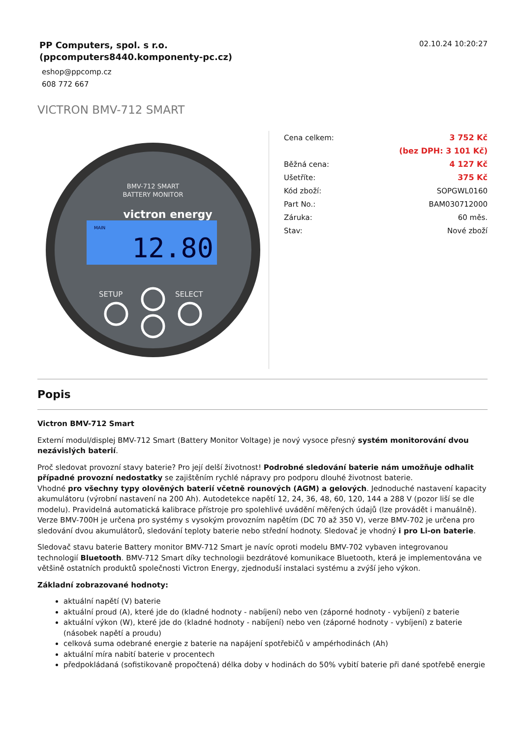PP Computers, spol. s r.o.
(ppcomputers8440.komponenty-pc.cz)
eshop@ppcomp.cz
608 772 667
02.10.24 10:20:27
VICTRON BMV-712 SMART
BMV-712 SMART
BATTERY MONITOR
victron energy
MAIN
12.80
SETUP
SELECT
| Cena celkem: | 3 752 Kč |
| | (bez DPH: 3 101 Kč) |
| Běžná cena: | 4 127 Kč |
| Ušetříte: | 375 Kč |
| Kód zboží: | SOPGWL0160 |
| Part No.: | BAM030712000 |
| Záruka: | 60 měs. |
| Stav: | Nové zboží |
Popis
Victron BMV-712 Smart
Externí modul/displej BMV-712 Smart (Battery Monitor Voltage) je nový vysoce přesný systém monitorování dvou nezávislých baterií.
Proč sledovat provozní stavy baterie? Pro její delší životnost! Podrobné sledování baterie nám umožňuje odhalit případné provozní nedostatky se zajištěním rychlé nápravy pro podporu dlouhé životnost baterie.
Vhodné pro všechny typy olověných baterií včetně rounových (AGM) a gelových. Jednoduché nastavení kapacity akumulátoru (výrobní nastavení na 200 Ah). Autodetekce napětí 12, 24, 36, 48, 60, 120, 144 a 288 V (pozor liší se dle modelu). Pravidelná automatická kalibrace přístroje pro spolehlivé uvádění měřených údajů (lze provádět i manuálně). Verze BMV-700H je určena pro systémy s vysokým provozním napětím (DC 70 až 350 V), verze BMV-702 je určena pro sledování dvou akumulátorů, sledování teploty baterie nebo střední hodnoty. Sledovač je vhodný i pro Li-on baterie.
Sledovač stavu baterie Battery monitor BMV-712 Smart je navíc oproti modelu BMV-702 vybaven integrovanou technologií Bluetooth. BMV-712 Smart díky technologii bezdrátové komunikace Bluetooth, která je implementována ve většině ostatních produktů společnosti Victron Energy, zjednoduší instalaci systému a zvýší jeho výkon.
Základní zobrazované hodnoty:
aktuální napětí (V) baterie
aktuální proud (A), které jde do (kladné hodnoty - nabíjení) nebo ven (záporné hodnoty - vybíjení) z baterie
aktuální výkon (W), které jde do (kladné hodnoty - nabíjení) nebo ven (záporné hodnoty - vybíjení) z baterie (násobek napětí a proudu)
celková suma odebrané energie z baterie na napájení spotřebičů v ampérhodinách (Ah)
aktuální míra nabití baterie v procentech
předpokládaná (sofistikovaně propočtená) délka doby v hodinách do 50% vybití baterie při dané spotřebě energie